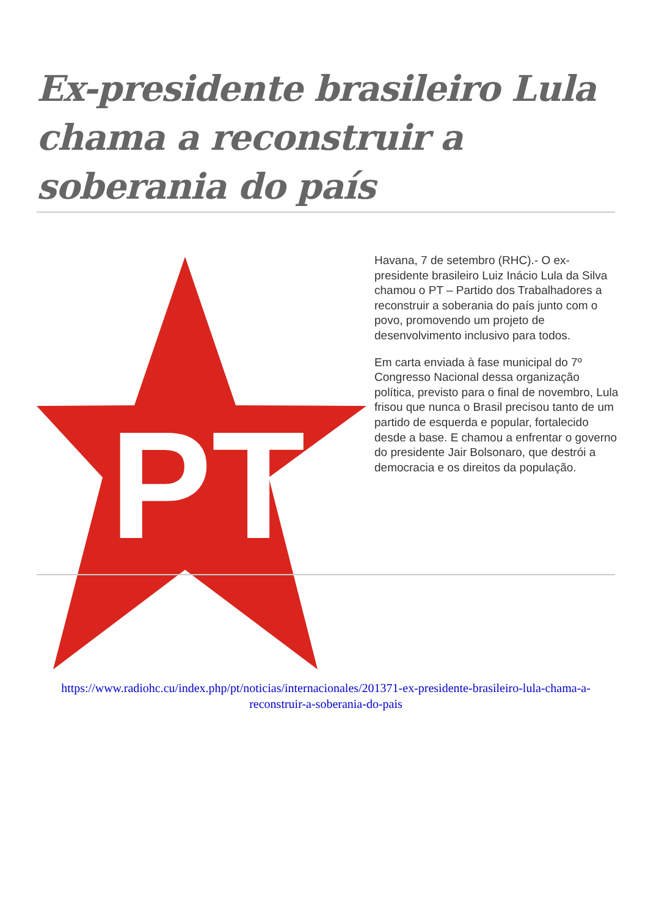Ex-presidente brasileiro Lula chama a reconstruir a soberania do país
PT
Havana, 7 de setembro (RHC).- O ex-presidente brasileiro Luiz Inácio Lula da Silva chamou o PT – Partido dos Trabalhadores a reconstruir a soberania do país junto com o povo, promovendo um projeto de desenvolvimento inclusivo para todos.
Em carta enviada à fase municipal do 7º Congresso Nacional dessa organização política, previsto para o final de novembro, Lula frisou que nunca o Brasil precisou tanto de um partido de esquerda e popular, fortalecido desde a base. E chamou a enfrentar o governo do presidente Jair Bolsonaro, que destrói a democracia e os direitos da população.
https://www.radiohc.cu/index.php/pt/noticias/internacionales/201371-ex-presidente-brasileiro-lula-chama-a-reconstruir-a-soberania-do-pais